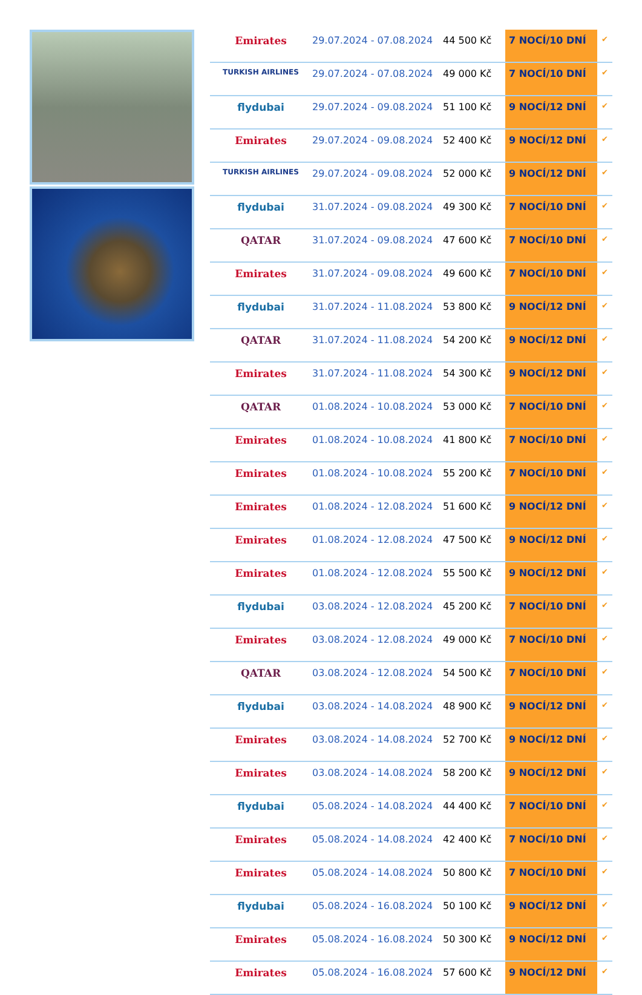| Emirates | 29.07.2024 - 07.08.2024 | 44 500 Kč | 7 NOCÍ/10 DNÍ | ✔ |
| TURKISH AIRLINES | 29.07.2024 - 07.08.2024 | 49 000 Kč | 7 NOCÍ/10 DNÍ | ✔ |
| flydubai | 29.07.2024 - 09.08.2024 | 51 100 Kč | 9 NOCÍ/12 DNÍ | ✔ |
| Emirates | 29.07.2024 - 09.08.2024 | 52 400 Kč | 9 NOCÍ/12 DNÍ | ✔ |
| TURKISH AIRLINES | 29.07.2024 - 09.08.2024 | 52 000 Kč | 9 NOCÍ/12 DNÍ | ✔ |
| flydubai | 31.07.2024 - 09.08.2024 | 49 300 Kč | 7 NOCÍ/10 DNÍ | ✔ |
| QATAR | 31.07.2024 - 09.08.2024 | 47 600 Kč | 7 NOCÍ/10 DNÍ | ✔ |
| Emirates | 31.07.2024 - 09.08.2024 | 49 600 Kč | 7 NOCÍ/10 DNÍ | ✔ |
| flydubai | 31.07.2024 - 11.08.2024 | 53 800 Kč | 9 NOCÍ/12 DNÍ | ✔ |
| QATAR | 31.07.2024 - 11.08.2024 | 54 200 Kč | 9 NOCÍ/12 DNÍ | ✔ |
| Emirates | 31.07.2024 - 11.08.2024 | 54 300 Kč | 9 NOCÍ/12 DNÍ | ✔ |
| QATAR | 01.08.2024 - 10.08.2024 | 53 000 Kč | 7 NOCÍ/10 DNÍ | ✔ |
| Emirates | 01.08.2024 - 10.08.2024 | 41 800 Kč | 7 NOCÍ/10 DNÍ | ✔ |
| Emirates | 01.08.2024 - 10.08.2024 | 55 200 Kč | 7 NOCÍ/10 DNÍ | ✔ |
| Emirates | 01.08.2024 - 12.08.2024 | 51 600 Kč | 9 NOCÍ/12 DNÍ | ✔ |
| Emirates | 01.08.2024 - 12.08.2024 | 47 500 Kč | 9 NOCÍ/12 DNÍ | ✔ |
| Emirates | 01.08.2024 - 12.08.2024 | 55 500 Kč | 9 NOCÍ/12 DNÍ | ✔ |
| flydubai | 03.08.2024 - 12.08.2024 | 45 200 Kč | 7 NOCÍ/10 DNÍ | ✔ |
| Emirates | 03.08.2024 - 12.08.2024 | 49 000 Kč | 7 NOCÍ/10 DNÍ | ✔ |
| QATAR | 03.08.2024 - 12.08.2024 | 54 500 Kč | 7 NOCÍ/10 DNÍ | ✔ |
| flydubai | 03.08.2024 - 14.08.2024 | 48 900 Kč | 9 NOCÍ/12 DNÍ | ✔ |
| Emirates | 03.08.2024 - 14.08.2024 | 52 700 Kč | 9 NOCÍ/12 DNÍ | ✔ |
| Emirates | 03.08.2024 - 14.08.2024 | 58 200 Kč | 9 NOCÍ/12 DNÍ | ✔ |
| flydubai | 05.08.2024 - 14.08.2024 | 44 400 Kč | 7 NOCÍ/10 DNÍ | ✔ |
| Emirates | 05.08.2024 - 14.08.2024 | 42 400 Kč | 7 NOCÍ/10 DNÍ | ✔ |
| Emirates | 05.08.2024 - 14.08.2024 | 50 800 Kč | 7 NOCÍ/10 DNÍ | ✔ |
| flydubai | 05.08.2024 - 16.08.2024 | 50 100 Kč | 9 NOCÍ/12 DNÍ | ✔ |
| Emirates | 05.08.2024 - 16.08.2024 | 50 300 Kč | 9 NOCÍ/12 DNÍ | ✔ |
| Emirates | 05.08.2024 - 16.08.2024 | 57 600 Kč | 9 NOCÍ/12 DNÍ | ✔ |